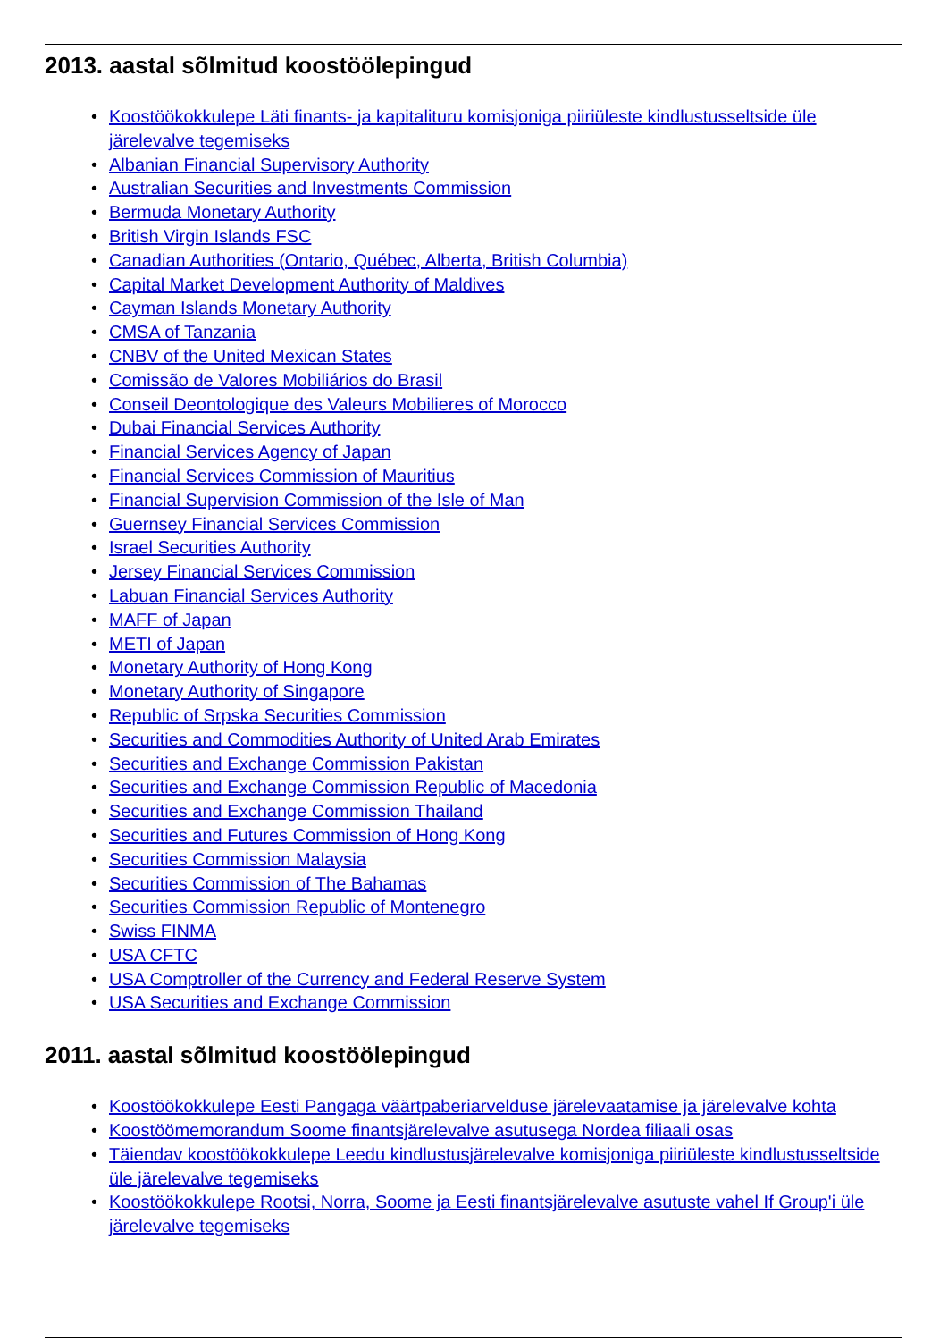2013. aastal sõlmitud koostöölepingud
• Koostöökokkulepe Läti finants- ja kapitalituru komisjoniga piiriüleste kindlustusseltside üle järelevalve tegemiseks
• Albanian Financial Supervisory Authority
• Australian Securities and Investments Commission
• Bermuda Monetary Authority
• British Virgin Islands FSC
• Canadian Authorities (Ontario, Québec, Alberta, British Columbia)
• Capital Market Development Authority of Maldives
• Cayman Islands Monetary Authority
• CMSA of Tanzania
• CNBV of the United Mexican States
• Comissão de Valores Mobiliários do Brasil
• Conseil Deontologique des Valeurs Mobilieres of Morocco
• Dubai Financial Services Authority
• Financial Services Agency of Japan
• Financial Services Commission of Mauritius
• Financial Supervision Commission of the Isle of Man
• Guernsey Financial Services Commission
• Israel Securities Authority
• Jersey Financial Services Commission
• Labuan Financial Services Authority
• MAFF of Japan
• METI of Japan
• Monetary Authority of Hong Kong
• Monetary Authority of Singapore
• Republic of Srpska Securities Commission
• Securities and Commodities Authority of United Arab Emirates
• Securities and Exchange Commission Pakistan
• Securities and Exchange Commission Republic of Macedonia
• Securities and Exchange Commission Thailand
• Securities and Futures Commission of Hong Kong
• Securities Commission Malaysia
• Securities Commission of The Bahamas
• Securities Commission Republic of Montenegro
• Swiss FINMA
• USA CFTC
• USA Comptroller of the Currency and Federal Reserve System
• USA Securities and Exchange Commission
2011. aastal sõlmitud koostöölepingud
• Koostöökokkulepe Eesti Pangaga väärtpaberiarvelduse järelevaatamise ja järelevalve kohta
• Koostöömemorandum Soome finantsjärelevalve asutusega Nordea filiaali osas
• Täiendav koostöökokkulepe Leedu kindlustusjärelevalve komisjoniga piiriüleste kindlustusseltside üle järelevalve tegemiseks
• Koostöökokkulepe Rootsi, Norra, Soome ja Eesti finantsjärelevalve asutuste vahel If Group'i üle järelevalve tegemiseks